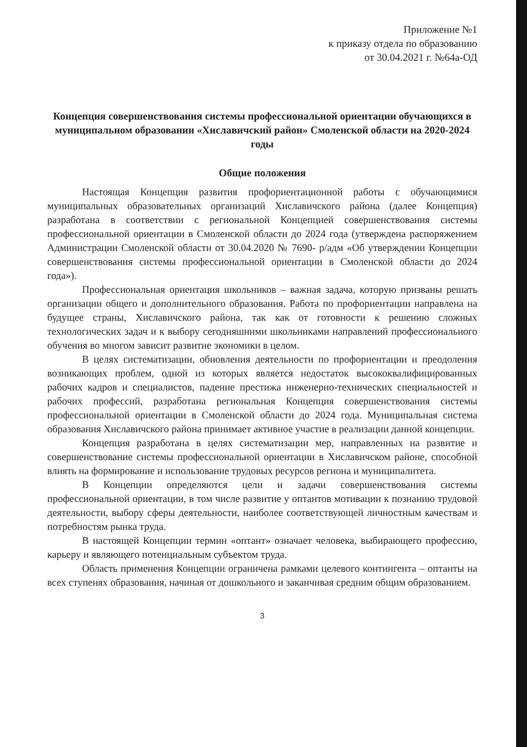Приложение №1
к приказу отдела по образованию
от 30.04.2021 г. №64а-ОД
Концепция совершенствования системы профессиональной ориентации обучающихся в муниципальном образовании «Хиславичский район» Смоленской области на 2020-2024 годы
Общие положения
Настоящая Концепция развития профориентационной работы с обучающимися муниципальных образовательных организаций Хиславичского района (далее Концепция) разработана в соответствии с региональной Концепцией совершенствования системы профессиональной ориентации в Смоленской области до 2024 года (утверждена распоряжением Администрации Смоленской области от 30.04.2020 № 7690- р/адм «Об утверждении Концепции совершенствования системы профессиональной ориентации в Смоленской области до 2024 года»).
Профессиональная ориентация школьников – важная задача, которую призваны решать организации общего и дополнительного образования. Работа по профориентации направлена на будущее страны, Хиславичского района, так как от готовности к решению сложных технологических задач и к выбору сегодняшними школьниками направлений профессионального обучения во многом зависит развитие экономики в целом.
В целях систематизации, обновления деятельности по профориентации и преодоления возникающих проблем, одной из которых является недостаток высококвалифицированных рабочих кадров и специалистов, падение престижа инженерно-технических специальностей и рабочих профессий, разработана региональная Концепция совершенствования системы профессиональной ориентации в Смоленской области до 2024 года. Муниципальная система образования Хиславичского района принимает активное участие в реализации данной концепции.
Концепция разработана в целях систематизации мер, направленных на развитие и совершенствование системы профессиональной ориентации в Хиславичском районе, способной влиять на формирование и использование трудовых ресурсов региона и муниципалитета.
В Концепции определяются цели и задачи совершенствования системы профессиональной ориентации, в том числе развитие у оптантов мотивации к познанию трудовой деятельности, выбору сферы деятельности, наиболее соответствующей личностным качествам и потребностям рынка труда.
В настоящей Концепции термин «оптант» означает человека, выбирающего профессию, карьеру и являющего потенциальным субъектом труда.
Область применения Концепции ограничена рамками целевого контингента – оптанты на всех ступенях образования, начиная от дошкольного и заканчивая средним общим образованием.
3